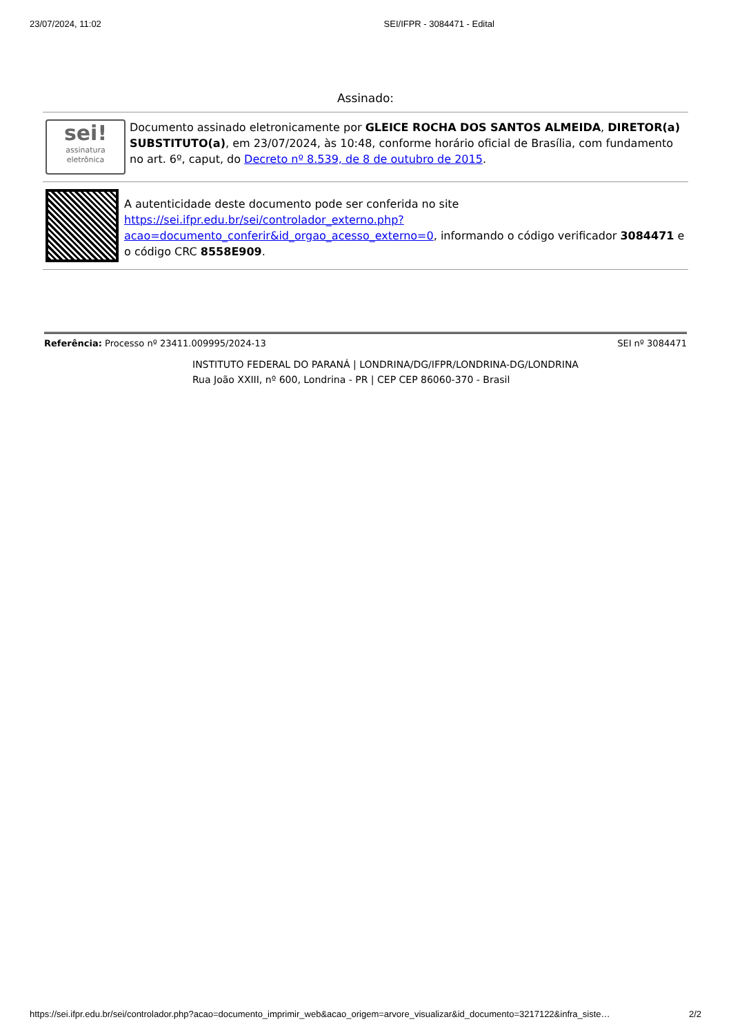23/07/2024, 11:02 SEI/IFPR - 3084471 - Edital
Assinado:
sei!
assinatura
eletrônica
Documento assinado eletronicamente por GLEICE ROCHA DOS SANTOS ALMEIDA, DIRETOR(a) SUBSTITUTO(a), em 23/07/2024, às 10:48, conforme horário oficial de Brasília, com fundamento no art. 6º, caput, do Decreto nº 8.539, de 8 de outubro de 2015.
A autenticidade deste documento pode ser conferida no site https://sei.ifpr.edu.br/sei/controlador_externo.php?
acao=documento_conferir&id_orgao_acesso_externo=0, informando o código verificador 3084471 e o código CRC 8558E909.
Referência: Processo nº 23411.009995/2024-13 SEI nº 3084471
INSTITUTO FEDERAL DO PARANÁ | LONDRINA/DG/IFPR/LONDRINA-DG/LONDRINA
Rua João XXIII, nº 600, Londrina - PR | CEP CEP 86060-370 - Brasil
https://sei.ifpr.edu.br/sei/controlador.php?acao=documento_imprimir_web&acao_origem=arvore_visualizar&id_documento=3217122&infra_siste… 2/2